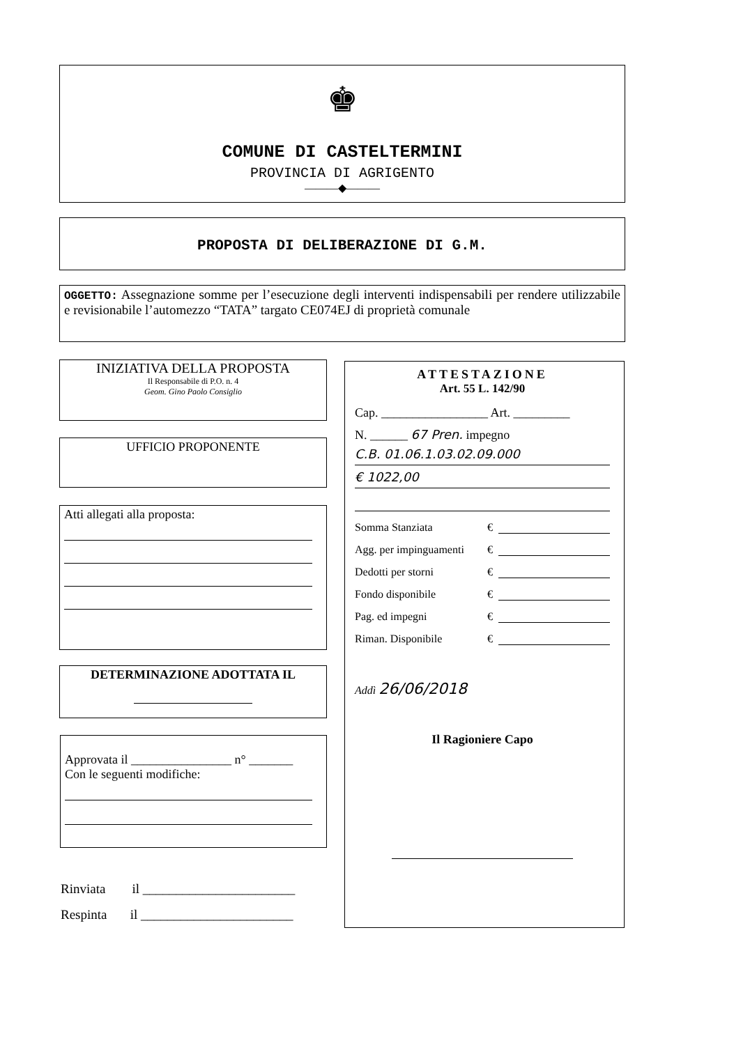♚
COMUNE DI CASTELTERMINI
PROVINCIA DI AGRIGENTO
———◆———
PROPOSTA DI DELIBERAZIONE DI G.M.
OGGETTO: Assegnazione somme per l’esecuzione degli interventi indispensabili per rendere utilizzabile e revisionabile l’automezzo “TATA” targato CE074EJ di proprietà comunale
INIZIATIVA DELLA PROPOSTA
Il Responsabile di P.O. n. 4
Geom. Gino Paolo Consiglio
UFFICIO PROPONENTE
Atti allegati alla proposta:
DETERMINAZIONE ADOTTATA IL
Approvata il ________________ n° _______
Con le seguenti modifiche:
Rinviata il _______________________
Respinta il _______________________
ATTESTAZIONE
Art. 55 L. 142/90
Cap. _________________ Art. _________
N. ______ 67 Pren. impegno
C.B. 01.06.1.03.02.09.000
€ 1022,00
Somma Stanziata €
Agg. per impinguamenti €
Dedotti per storni €
Fondo disponibile €
Pag. ed impegni €
Riman. Disponibile €
Addì 26/06/2018
Il Ragioniere Capo